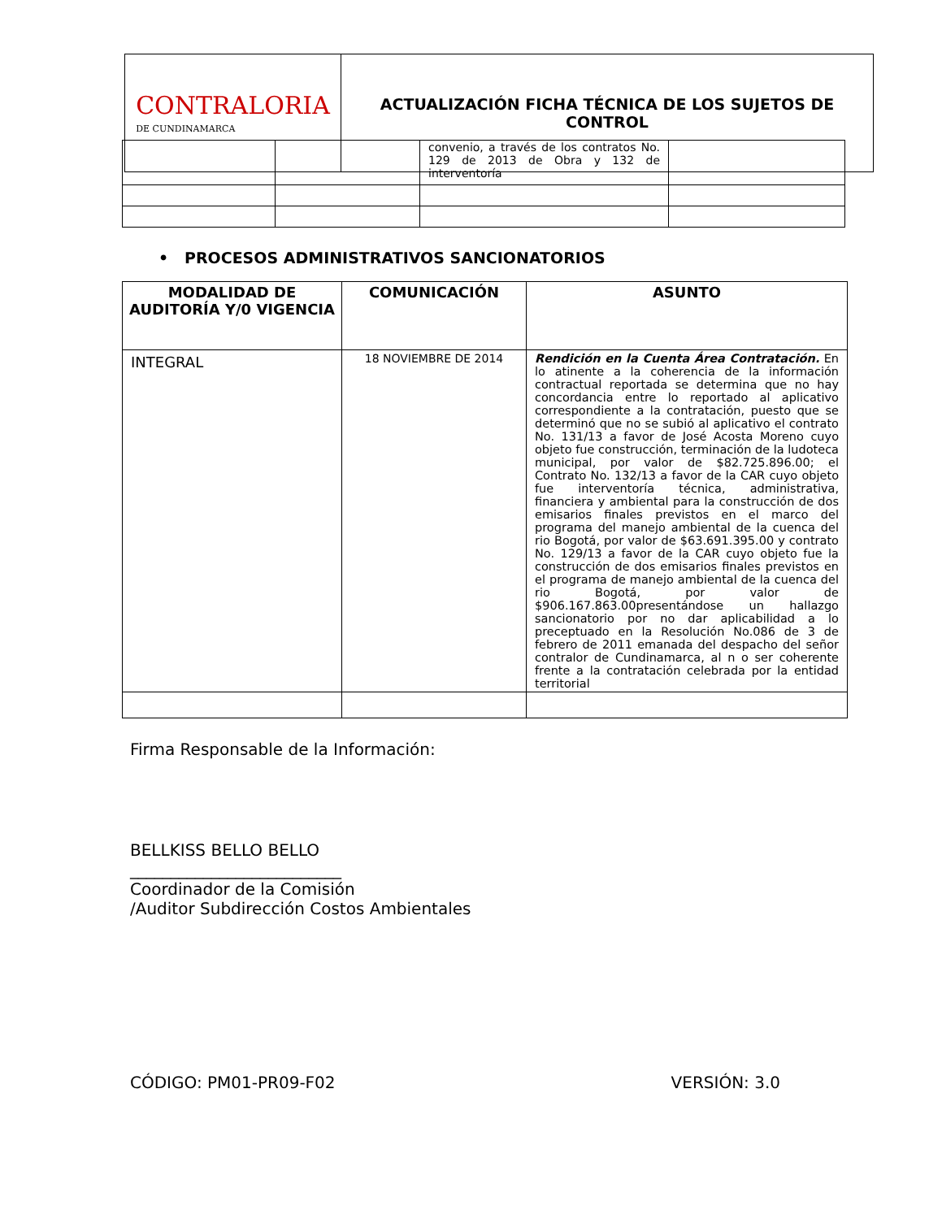CONTRALORIA
DE CUNDINAMARCA
ACTUALIZACIÓN FICHA TÉCNICA DE LOS SUJETOS DE
CONTROL
| | | convenio, a través de los contratos No. 129 de 2013 de Obra y 132 de interventoría | |
• PROCESOS ADMINISTRATIVOS SANCIONATORIOS
| MODALIDAD DE AUDITORÍA Y/0 VIGENCIA | COMUNICACIÓN | ASUNTO |
| --- | --- | --- |
| INTEGRAL | 18 NOVIEMBRE DE 2014 | Rendición en la Cuenta Área Contratación. En lo atinente a la coherencia de la información contractual reportada se determina que no hay concordancia entre lo reportado al aplicativo correspondiente a la contratación, puesto que se determinó que no se subió al aplicativo el contrato No. 131/13 a favor de José Acosta Moreno cuyo objeto fue construcción, terminación de la ludoteca municipal, por valor de $82.725.896.00; el Contrato No. 132/13 a favor de la CAR cuyo objeto fue interventoría técnica, administrativa, financiera y ambiental para la construcción de dos emisarios finales previstos en el marco del programa del manejo ambiental de la cuenca del rio Bogotá, por valor de $63.691.395.00 y contrato No. 129/13 a favor de la CAR cuyo objeto fue la construcción de dos emisarios finales previstos en el programa de manejo ambiental de la cuenca del rio Bogotá, por valor de $906.167.863.00presentándose un hallazgo sancionatorio por no dar aplicabilidad a lo preceptuado en la Resolución No.086 de 3 de febrero de 2011 emanada del despacho del señor contralor de Cundinamarca, al n o ser coherente frente a la contratación celebrada por la entidad territorial |
Firma Responsable de la Información:
BELLKISS BELLO BELLO
__________________________
Coordinador de la Comisión
/Auditor Subdirección Costos Ambientales
CÓDIGO: PM01-PR09-F02 VERSIÓN: 3.0